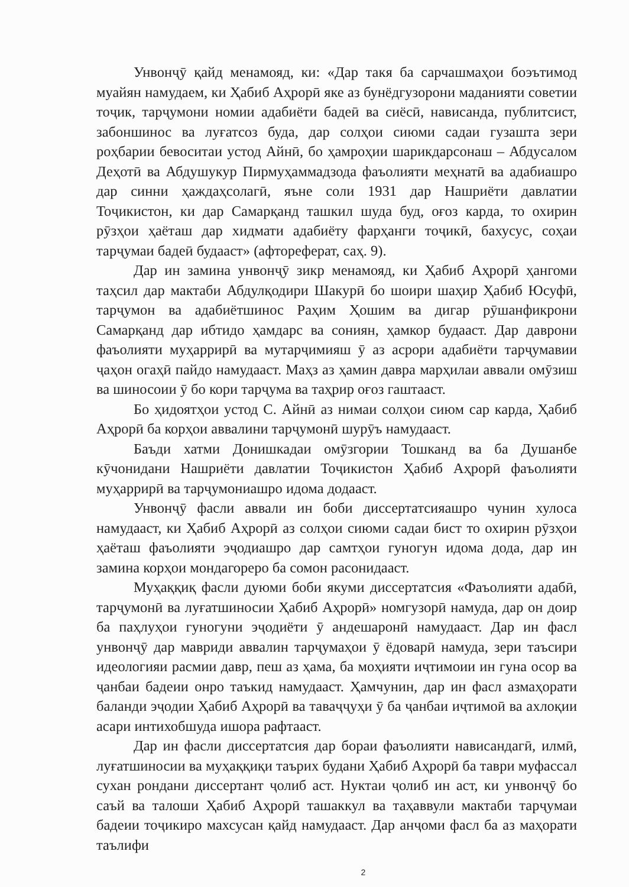Унвонҷӯ қайд менамояд, ки: «Дар такя ба сарчашмаҳои боэътимод муайян намудаем, ки Ҳабиб Аҳрорӣ яке аз бунёдгузорони маданияти советии тоҷик, тарҷумони номии адабиёти бадеӣ ва сиёсӣ, нависанда, публитсист, забоншинос ва луғатсоз буда, дар солҳои сиюми садаи гузашта зери роҳбарии бевоситаи устод Айнӣ, бо ҳамроҳии шарикдарсонаш – Абдусалом Деҳотӣ ва Абдушукур Пирмуҳаммадзода фаъолияти меҳнатӣ ва адабиашро дар синни ҳаждаҳсолагӣ, яъне соли 1931 дар Нашриёти давлатии Тоҷикистон, ки дар Самарқанд ташкил шуда буд, оғоз карда, то охирин рӯзҳои ҳаёташ дар хидмати адабиёту фарҳанги тоҷикӣ, бахусус, соҳаи тарҷумаи бадеӣ будааст» (афтореферат, саҳ. 9).
Дар ин замина унвонҷӯ зикр менамояд, ки Ҳабиб Аҳрорӣ ҳангоми таҳсил дар мактаби Абдулқодири Шакурӣ бо шоири шаҳир Ҳабиб Юсуфӣ, тарҷумон ва адабиётшинос Раҳим Ҳошим ва дигар рӯшанфикрони Самарқанд дар ибтидо ҳамдарс ва сониян, ҳамкор будааст. Дар даврони фаъолияти муҳаррирӣ ва мутарҷимияш ӯ аз асрори адабиёти тарҷумавии ҷаҳон огаҳӣ пайдо намудааст. Маҳз аз ҳамин давра марҳилаи аввали омӯзиш ва шиносоии ӯ бо кори тарҷума ва таҳрир оғоз гаштааст.
Бо ҳидоятҳои устод С. Айнӣ аз нимаи солҳои сиюм сар карда, Ҳабиб Аҳрорӣ ба корҳои аввалини тарҷумонӣ шурӯъ намудааст.
Баъди хатми Донишкадаи омӯзгории Тошканд ва ба Душанбе кӯчонидани Нашриёти давлатии Тоҷикистон Ҳабиб Аҳрорӣ фаъолияти муҳаррирӣ ва тарҷумониашро идома додааст.
Унвонҷӯ фасли аввали ин боби диссертатсияашро чунин хулоса намудааст, ки Ҳабиб Аҳрорӣ аз солҳои сиюми садаи бист то охирин рӯзҳои ҳаёташ фаъолияти эҷодиашро дар самтҳои гуногун идома дода, дар ин замина корҳои мондагореро ба сомон расонидааст.
Муҳаққиқ фасли дуюми боби якуми диссертатсия «Фаъолияти адабӣ, тарҷумонӣ ва луғатшиносии Ҳабиб Аҳрорӣ» номгузорӣ намуда, дар он доир ба паҳлуҳои гуногуни эҷодиёти ӯ андешаронӣ намудааст. Дар ин фасл унвонҷӯ дар мавриди аввалин тарҷумаҳои ӯ ёдоварӣ намуда, зери таъсири идеологияи расмии давр, пеш аз ҳама, ба моҳияти иҷтимоии ин гуна осор ва ҷанбаи бадеии онро таъкид намудааст. Ҳамчунин, дар ин фасл азмаҳорати баланди эҷодии Ҳабиб Аҳрорӣ ва таваҷҷуҳи ӯ ба ҷанбаи иҷтимоӣ ва ахлоқии асари интихобшуда ишора рафтааст.
Дар ин фасли диссертатсия дар бораи фаъолияти нависандагӣ, илмӣ, луғатшиносии ва муҳаққиқи таърих будани Ҳабиб Аҳрорӣ ба таври муфассал сухан рондани диссертант ҷолиб аст. Нуктаи ҷолиб ин аст, ки унвонҷӯ бо саъй ва талоши Ҳабиб Аҳрорӣ ташаккул ва таҳаввули мактаби тарҷумаи бадеии тоҷикиро махсусан қайд намудааст. Дар анҷоми фасл ба аз маҳорати таълифи
2